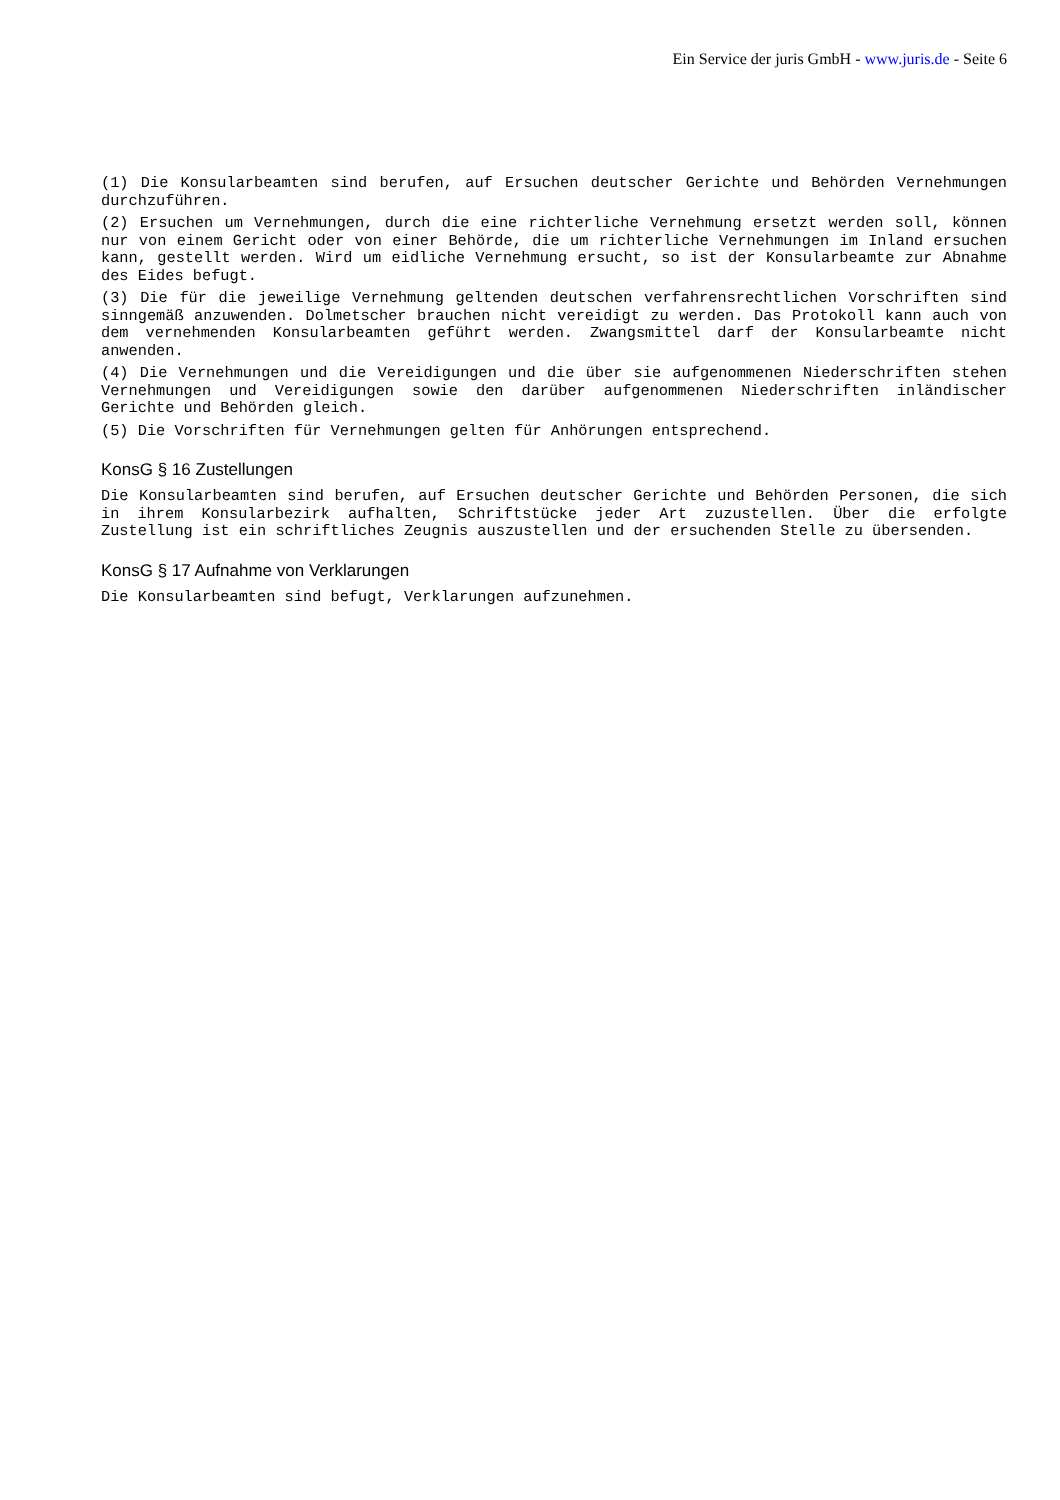Ein Service der juris GmbH - www.juris.de - Seite 6
(1) Die Konsularbeamten sind berufen, auf Ersuchen deutscher Gerichte und Behörden Vernehmungen durchzuführen.
(2) Ersuchen um Vernehmungen, durch die eine richterliche Vernehmung ersetzt werden soll, können nur von einem Gericht oder von einer Behörde, die um richterliche Vernehmungen im Inland ersuchen kann, gestellt werden. Wird um eidliche Vernehmung ersucht, so ist der Konsularbeamte zur Abnahme des Eides befugt.
(3) Die für die jeweilige Vernehmung geltenden deutschen verfahrensrechtlichen Vorschriften sind sinngemäß anzuwenden. Dolmetscher brauchen nicht vereidigt zu werden. Das Protokoll kann auch von dem vernehmenden Konsularbeamten geführt werden. Zwangsmittel darf der Konsularbeamte nicht anwenden.
(4) Die Vernehmungen und die Vereidigungen und die über sie aufgenommenen Niederschriften stehen Vernehmungen und Vereidigungen sowie den darüber aufgenommenen Niederschriften inländischer Gerichte und Behörden gleich.
(5) Die Vorschriften für Vernehmungen gelten für Anhörungen entsprechend.
KonsG § 16 Zustellungen
Die Konsularbeamten sind berufen, auf Ersuchen deutscher Gerichte und Behörden Personen, die sich in ihrem Konsularbezirk aufhalten, Schriftstücke jeder Art zuzustellen. Über die erfolgte Zustellung ist ein schriftliches Zeugnis auszustellen und der ersuchenden Stelle zu übersenden.
KonsG § 17 Aufnahme von Verklarungen
Die Konsularbeamten sind befugt, Verklarungen aufzunehmen.